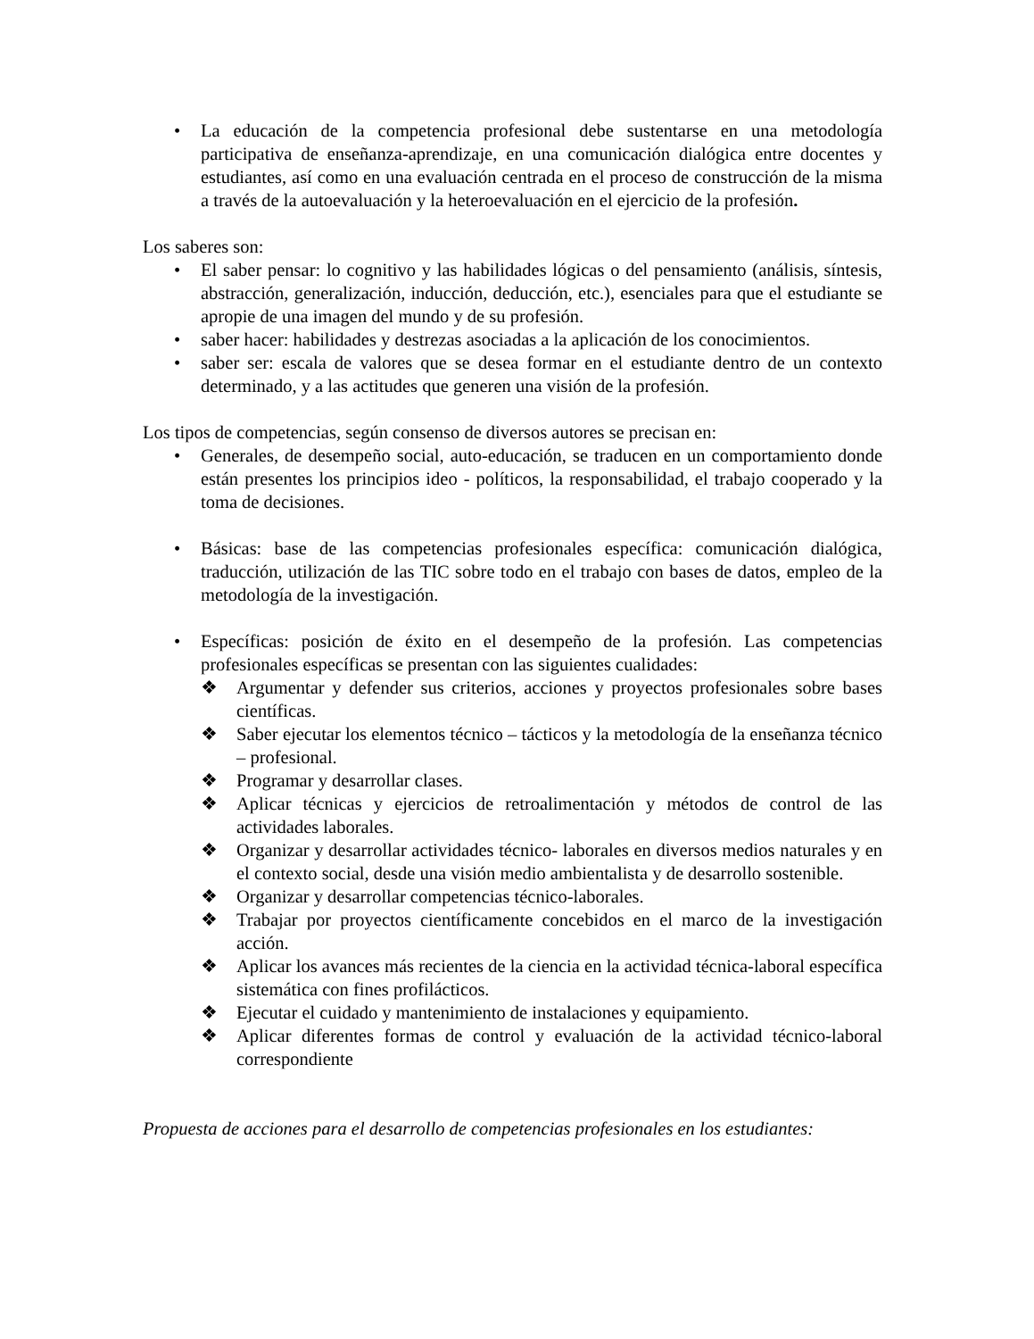• La educación de la competencia profesional debe sustentarse en una metodología participativa de enseñanza-aprendizaje, en una comunicación dialógica entre docentes y estudiantes, así como en una evaluación centrada en el proceso de construcción de la misma a través de la autoevaluación y la heteroevaluación en el ejercicio de la profesión.
Los saberes son:
• El saber pensar: lo cognitivo y las habilidades lógicas o del pensamiento (análisis, síntesis, abstracción, generalización, inducción, deducción, etc.), esenciales para que el estudiante se apropie de una imagen del mundo y de su profesión.
• saber hacer: habilidades y destrezas asociadas a la aplicación de los conocimientos.
• saber ser: escala de valores que se desea formar en el estudiante dentro de un contexto determinado, y a las actitudes que generen una visión de la profesión.
Los tipos de competencias, según consenso de diversos autores se precisan en:
• Generales, de desempeño social, auto-educación, se traducen en un comportamiento donde están presentes los principios ideo - políticos, la responsabilidad, el trabajo cooperado y la toma de decisiones.
• Básicas: base de las competencias profesionales específica: comunicación dialógica, traducción, utilización de las TIC sobre todo en el trabajo con bases de datos, empleo de la metodología de la investigación.
• Específicas: posición de éxito en el desempeño de la profesión. Las competencias profesionales específicas se presentan con las siguientes cualidades:
❖ Argumentar y defender sus criterios, acciones y proyectos profesionales sobre bases científicas.
❖ Saber ejecutar los elementos técnico – tácticos y la metodología de la enseñanza técnico – profesional.
❖ Programar y desarrollar clases.
❖ Aplicar técnicas y ejercicios de retroalimentación y métodos de control de las actividades laborales.
❖ Organizar y desarrollar actividades técnico- laborales en diversos medios naturales y en el contexto social, desde una visión medio ambientalista y de desarrollo sostenible.
❖ Organizar y desarrollar competencias técnico-laborales.
❖ Trabajar por proyectos científicamente concebidos en el marco de la investigación acción.
❖ Aplicar los avances más recientes de la ciencia en la actividad técnica-laboral específica sistemática con fines profilácticos.
❖ Ejecutar el cuidado y mantenimiento de instalaciones y equipamiento.
❖ Aplicar diferentes formas de control y evaluación de la actividad técnico-laboral correspondiente
Propuesta de acciones para el desarrollo de competencias profesionales en los estudiantes: